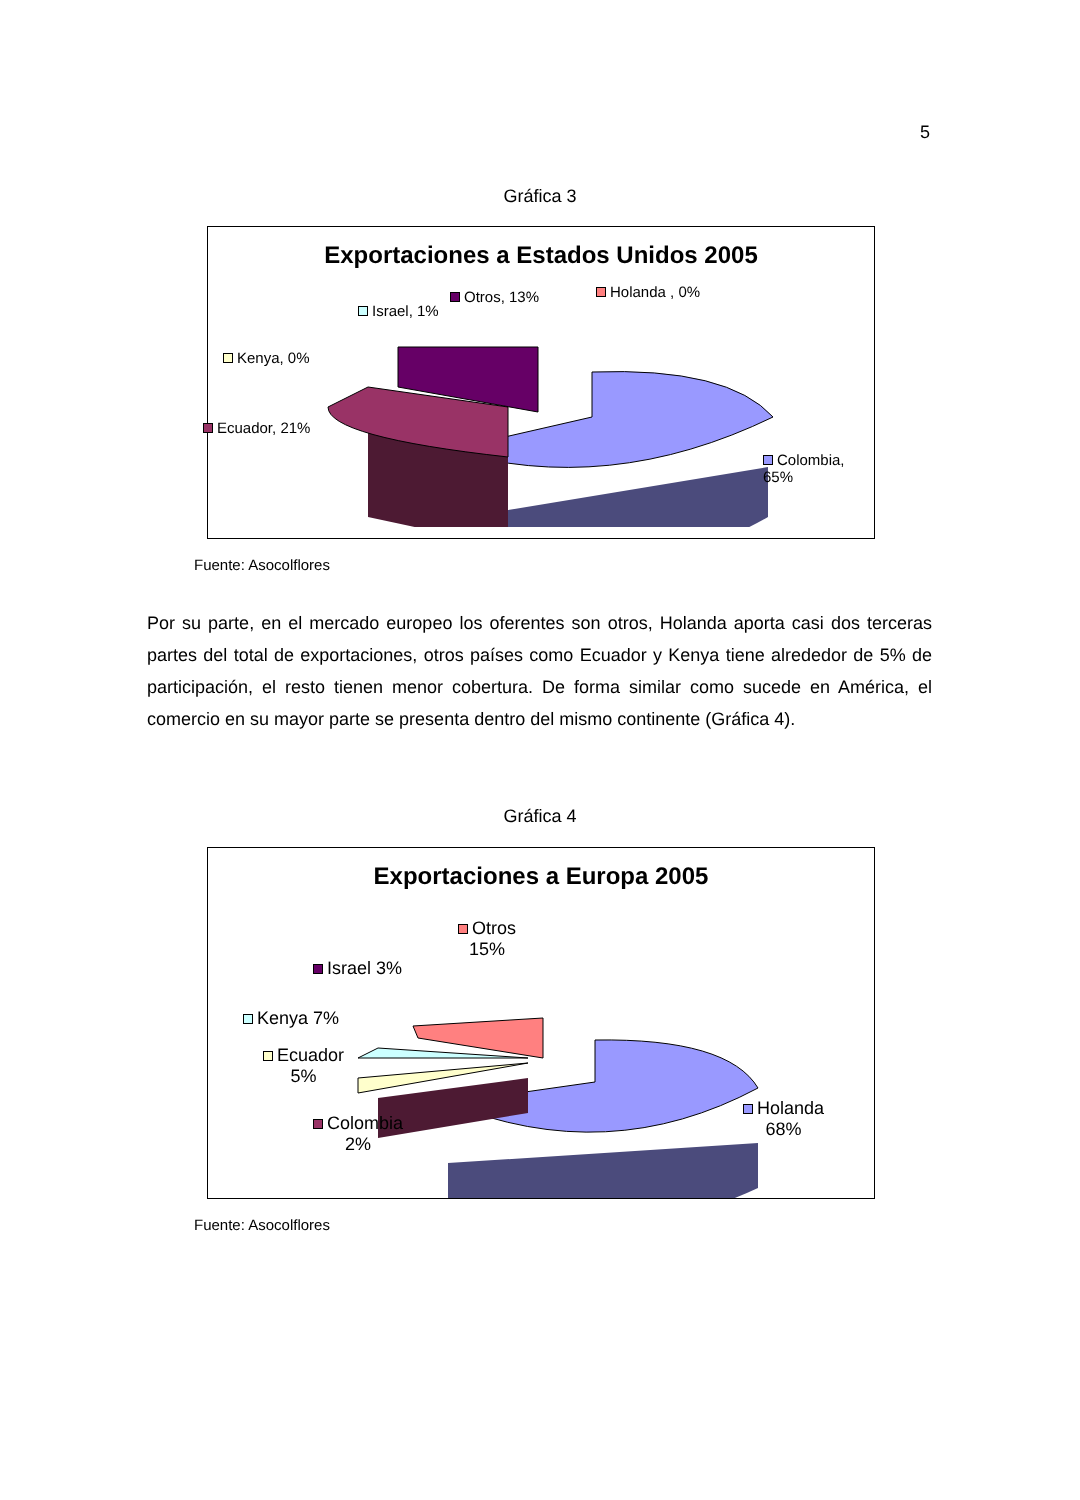5
Gráfica 3
Exportaciones a Estados Unidos 2005
Israel, 1%
Otros, 13% Holanda , 0%
Kenya, 0%
Ecuador, 21%
Colombia, 65%
Fuente: Asocolflores
Por su parte, en el mercado europeo los oferentes son otros, Holanda aporta casi dos terceras partes del total de exportaciones, otros países como Ecuador y Kenya tiene alrededor de 5% de participación, el resto tienen menor cobertura. De forma similar como sucede en América, el comercio en su mayor parte se presenta dentro del mismo continente (Gráfica 4).
Gráfica 4
Exportaciones a Europa 2005
Otros
15%
Israel 3%
Kenya 7%
Ecuador
5%
Colombia
2%
Holanda
68%
Fuente: Asocolflores